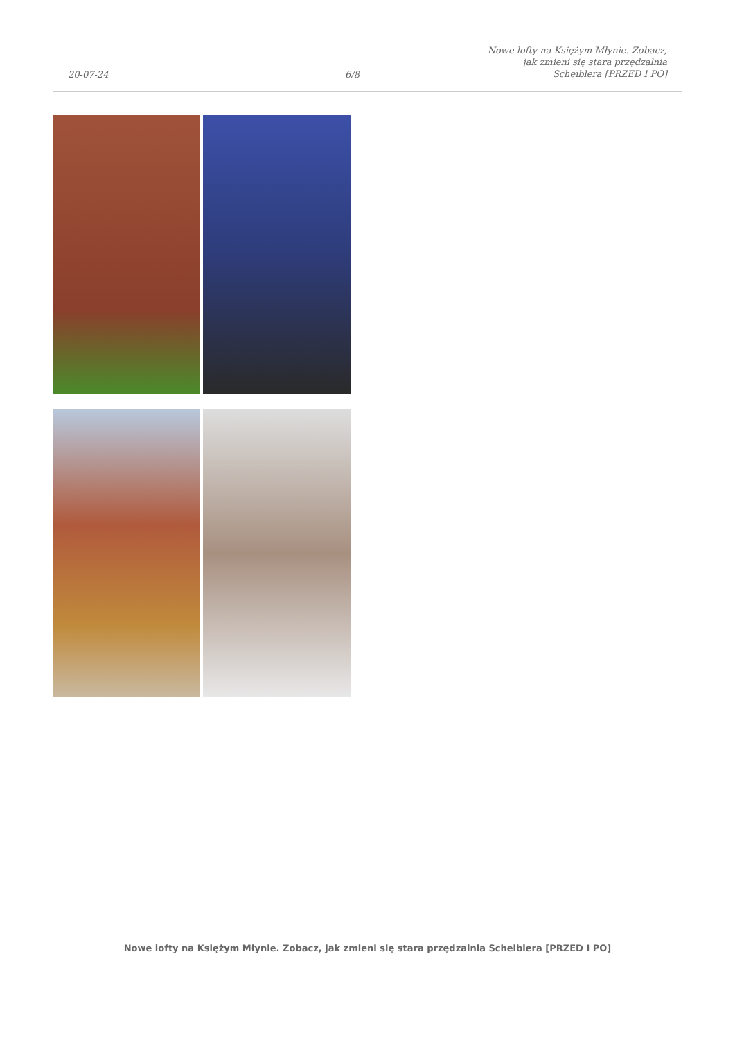20-07-24 6/8 Nowe lofty na Księżym Młynie. Zobacz,
jak zmieni się stara przędzalnia
Scheiblera [PRZED I PO]
Nowe lofty na Księżym Młynie. Zobacz, jak zmieni się stara przędzalnia Scheiblera [PRZED I PO]